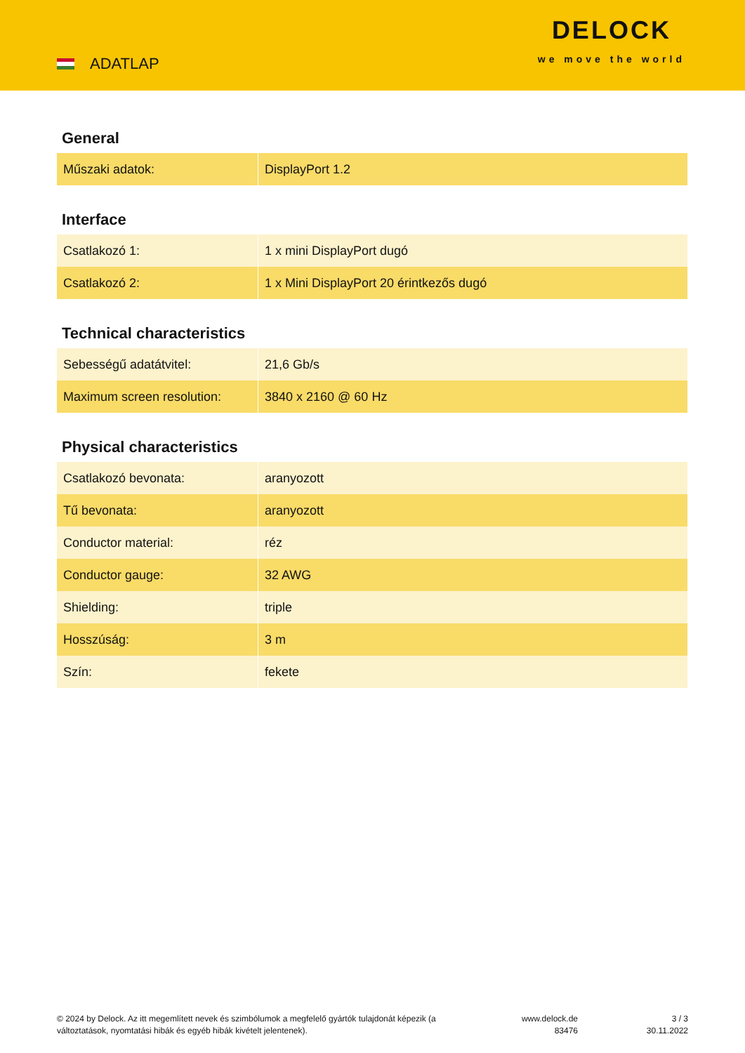ADATLAP
DELOCK
we move the world
General
| Műszaki adatok: | DisplayPort 1.2 |
Interface
| Csatlakozó 1: | 1 x mini DisplayPort dugó |
| Csatlakozó 2: | 1 x Mini DisplayPort 20 érintkezős dugó |
Technical characteristics
| Sebességű adatátvitel: | 21,6 Gb/s |
| Maximum screen resolution: | 3840 x 2160 @ 60 Hz |
Physical characteristics
| Csatlakozó bevonata: | aranyozott |
| Tű bevonata: | aranyozott |
| Conductor material: | réz |
| Conductor gauge: | 32 AWG |
| Shielding: | triple |
| Hosszúság: | 3 m |
| Szín: | fekete |
© 2024 by Delock. Az itt megemlített nevek és szimbólumok a megfelelő gyártók tulajdonát képezik (a változtatások, nyomtatási hibák és egyéb hibák kivételt jelentenek).
www.delock.de
83476
3 / 3
30.11.2022